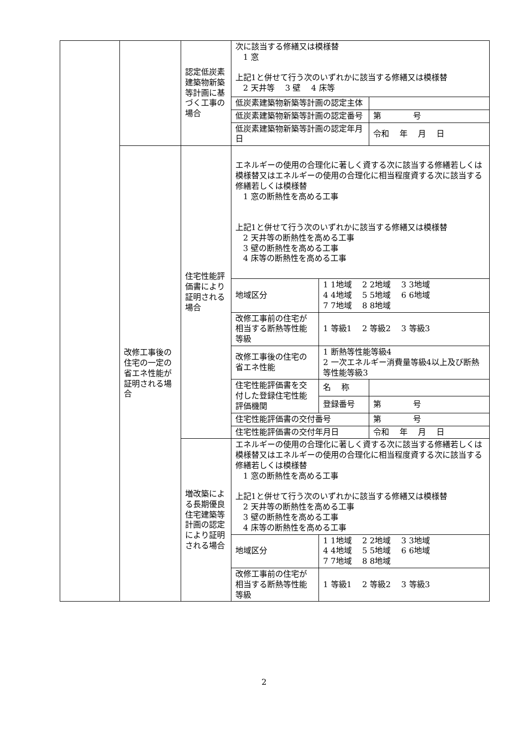| | | 認定低炭素建築物新築等計画に基づく工事の場合 | 次に該当する修繕又は模様替 1 窓 上記1と併せて行う次のいずれかに該当する修繕又は模様替 2 天井等 3 壁 4 床等 | | |
| | | | 低炭素建築物新築等計画の認定主体 | | |
| | | | 低炭素建築物新築等計画の認定番号 | | 第 号 |
| | | | 低炭素建築物新築等計画の認定年月日 | | 令和 年 月 日 |
| | 改修工事後の住宅の一定の省エネ性能が証明される場合 | 住宅性能評価書により証明される場合 | エネルギーの使用の合理化に著しく資する次に該当する修繕若しくは模様替又はエネルギーの使用の合理化に相当程度資する次に該当する修繕若しくは模様替 1 窓の断熱性を高める工事 上記1と併せて行う次のいずれかに該当する修繕又は模様替 2 天井等の断熱性を高める工事 3 壁の断熱性を高める工事 4 床等の断熱性を高める工事 | | |
| | | | 地域区分 | 1 1地域 2 2地域 3 3地域 4 4地域 5 5地域 6 6地域 7 7地域 8 8地域 | |
| | | | 改修工事前の住宅が相当する断熱等性能等級 | 1 等級1 2 等級2 3 等級3 | |
| | | | 改修工事後の住宅の省エネ性能 | 1 断熱等性能等級4 2 一次エネルギー消費量等級4以上及び断熱等性能等級3 | |
| | | | 住宅性能評価書を交付した登録住宅性能評価機関 | 名 称 | |
| | | | | 登録番号 | 第 号 |
| | | | 住宅性能評価書の交付番号 | | 第 号 |
| | | | 住宅性能評価書の交付年月日 | | 令和 年 月 日 |
| | | 増改築による長期優良住宅建築等計画の認定により証明される場合 | エネルギーの使用の合理化に著しく資する次に該当する修繕若しくは模様替又はエネルギーの使用の合理化に相当程度資する次に該当する修繕若しくは模様替 1 窓の断熱性を高める工事 上記1と併せて行う次のいずれかに該当する修繕又は模様替 2 天井等の断熱性を高める工事 3 壁の断熱性を高める工事 4 床等の断熱性を高める工事 | | |
| | | | 地域区分 | 1 1地域 2 2地域 3 3地域 4 4地域 5 5地域 6 6地域 7 7地域 8 8地域 | |
| | | | 改修工事前の住宅が相当する断熱等性能等級 | 1 等級1 2 等級2 3 等級3 | |
2